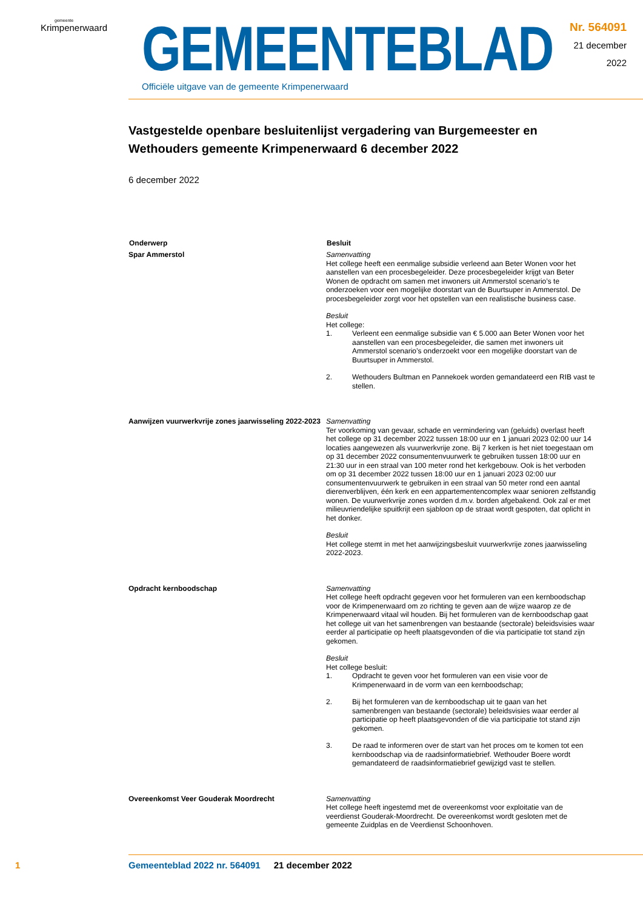gemeente
Krimpenerwaard
GEMEENTEBLAD
Officiële uitgave van de gemeente Krimpenerwaard
Nr. 564091
21 december
2022
Vastgestelde openbare besluitenlijst vergadering van Burgemeester en Wethouders gemeente Krimpenerwaard 6 december 2022
6 december 2022
| Onderwerp | Besluit |
| --- | --- |
| Spar Ammerstol | Samenvatting Het college heeft een eenmalige subsidie verleend aan Beter Wonen voor het aanstellen van een procesbegeleider. Deze procesbegeleider krijgt van Beter Wonen de opdracht om samen met inwoners uit Ammerstol scenario’s te onderzoeken voor een mogelijke doorstart van de Buurtsuper in Ammerstol. De procesbegeleider zorgt voor het opstellen van een realistische business case. Besluit Het college: 1. Verleent een eenmalige subsidie van € 5.000 aan Beter Wonen voor het aanstellen van een procesbegeleider, die samen met inwoners uit Ammerstol scenario’s onderzoekt voor een mogelijke doorstart van de Buurtsuper in Ammerstol. 2. Wethouders Bultman en Pannekoek worden gemandateerd een RIB vast te stellen. |
| Aanwijzen vuurwerkvrije zones jaarwisseling 2022-2023 | Samenvatting Ter voorkoming van gevaar, schade en vermindering van (geluids) overlast heeft het college op 31 december 2022 tussen 18:00 uur en 1 januari 2023 02:00 uur 14 locaties aangewezen als vuurwerkvrije zone. Bij 7 kerken is het niet toegestaan om op 31 december 2022 consumentenvuurwerk te gebruiken tussen 18:00 uur en 21:30 uur in een straal van 100 meter rond het kerkgebouw. Ook is het verboden om op 31 december 2022 tussen 18:00 uur en 1 januari 2023 02:00 uur consumentenvuurwerk te gebruiken in een straal van 50 meter rond een aantal dierenverblijven, één kerk en een appartementencomplex waar senioren zelfstandig wonen. De vuurwerkvrije zones worden d.m.v. borden afgebakend. Ook zal er met milieuvriendelijke spuitkrijt een sjabloon op de straat wordt gespoten, dat oplicht in het donker. Besluit Het college stemt in met het aanwijzingsbesluit vuurwerkvrije zones jaarwisseling 2022-2023. |
| Opdracht kernboodschap | Samenvatting Het college heeft opdracht gegeven voor het formuleren van een kernboodschap voor de Krimpenerwaard om zo richting te geven aan de wijze waarop ze de Krimpenerwaard vitaal wil houden. Bij het formuleren van de kernboodschap gaat het college uit van het samenbrengen van bestaande (sectorale) beleidsvisies waar eerder al participatie op heeft plaatsgevonden of die via participatie tot stand zijn gekomen. Besluit Het college besluit: 1. Opdracht te geven voor het formuleren van een visie voor de Krimpenerwaard in de vorm van een kernboodschap; 2. Bij het formuleren van de kernboodschap uit te gaan van het samenbrengen van bestaande (sectorale) beleidsvisies waar eerder al participatie op heeft plaatsgevonden of die via participatie tot stand zijn gekomen. 3. De raad te informeren over de start van het proces om te komen tot een kernboodschap via de raadsinformatiebrief. Wethouder Boere wordt gemandateerd de raadsinformatiebrief gewijzigd vast te stellen. |
| Overeenkomst Veer Gouderak Moordrecht | Samenvatting Het college heeft ingestemd met de overeenkomst voor exploitatie van de veerdienst Gouderak-Moordrecht. De overeenkomst wordt gesloten met de gemeente Zuidplas en de Veerdienst Schoonhoven. |
1 Gemeenteblad 2022 nr. 564091 21 december 2022